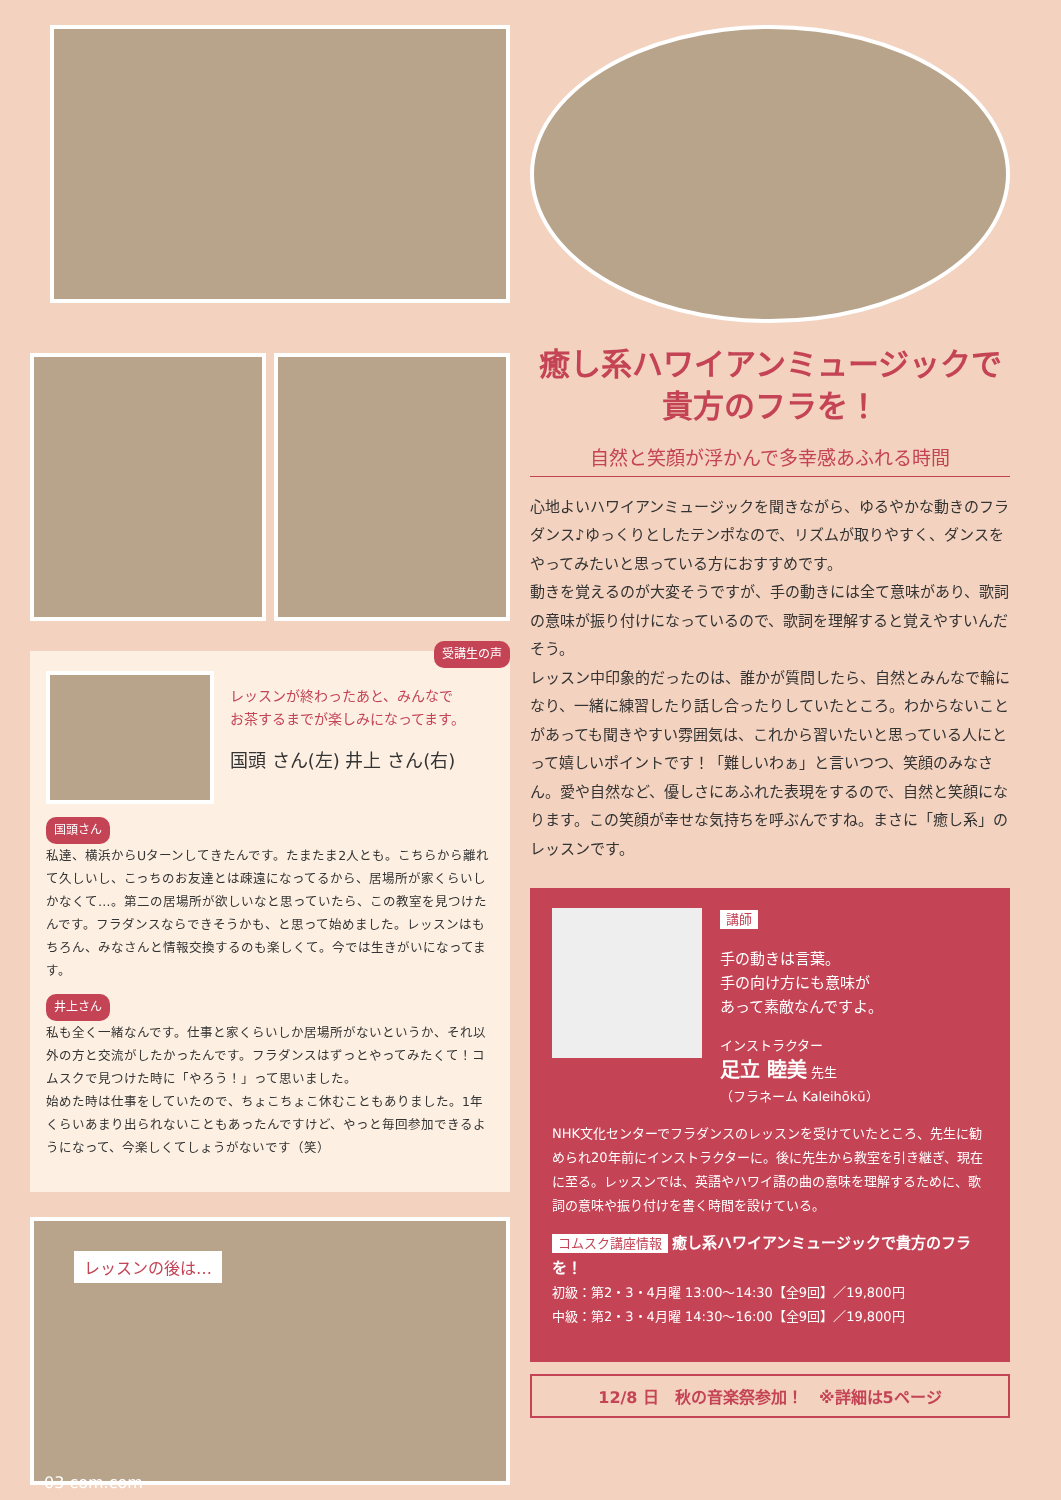受講生の声
レッスンが終わったあと、みんなで
お茶するまでが楽しみになってます。
国頭 さん(左) 井上 さん(右)
国頭さん
私達、横浜からUターンしてきたんです。たまたま2人とも。こちらから離れて久しいし、こっちのお友達とは疎遠になってるから、居場所が家くらいしかなくて…。第二の居場所が欲しいなと思っていたら、この教室を見つけたんです。フラダンスならできそうかも、と思って始めました。レッスンはもちろん、みなさんと情報交換するのも楽しくて。今では生きがいになってます。
井上さん
私も全く一緒なんです。仕事と家くらいしか居場所がないというか、それ以外の方と交流がしたかったんです。フラダンスはずっとやってみたくて！コムスクで見つけた時に「やろう！」って思いました。
始めた時は仕事をしていたので、ちょこちょこ休むこともありました。1年くらいあまり出られないこともあったんですけど、やっと毎回参加できるようになって、今楽しくてしょうがないです（笑）
レッスンの後は…
03 com.com
癒し系ハワイアンミュージックで
貴方のフラを！
自然と笑顔が浮かんで多幸感あふれる時間
心地よいハワイアンミュージックを聞きながら、ゆるやかな動きのフラダンス♪ゆっくりとしたテンポなので、リズムが取りやすく、ダンスをやってみたいと思っている方におすすめです。
動きを覚えるのが大変そうですが、手の動きには全て意味があり、歌詞の意味が振り付けになっているので、歌詞を理解すると覚えやすいんだそう。
レッスン中印象的だったのは、誰かが質問したら、自然とみんなで輪になり、一緒に練習したり話し合ったりしていたところ。わからないことがあっても聞きやすい雰囲気は、これから習いたいと思っている人にとって嬉しいポイントです！「難しいわぁ」と言いつつ、笑顔のみなさん。愛や自然など、優しさにあふれた表現をするので、自然と笑顔になります。この笑顔が幸せな気持ちを呼ぶんですね。まさに「癒し系」のレッスンです。
講師
手の動きは言葉。
手の向け方にも意味が
あって素敵なんですよ。
インストラクター
足立 睦美 先生
（フラネーム Kaleihōkū）
NHK文化センターでフラダンスのレッスンを受けていたところ、先生に勧められ20年前にインストラクターに。後に先生から教室を引き継ぎ、現在に至る。レッスンでは、英語やハワイ語の曲の意味を理解するために、歌詞の意味や振り付けを書く時間を設けている。
コムスク講座情報 癒し系ハワイアンミュージックで貴方のフラを！
初級：第2・3・4月曜 13:00〜14:30【全9回】／19,800円
中級：第2・3・4月曜 14:30〜16:00【全9回】／19,800円
12/8 日　秋の音楽祭参加！　※詳細は5ページ